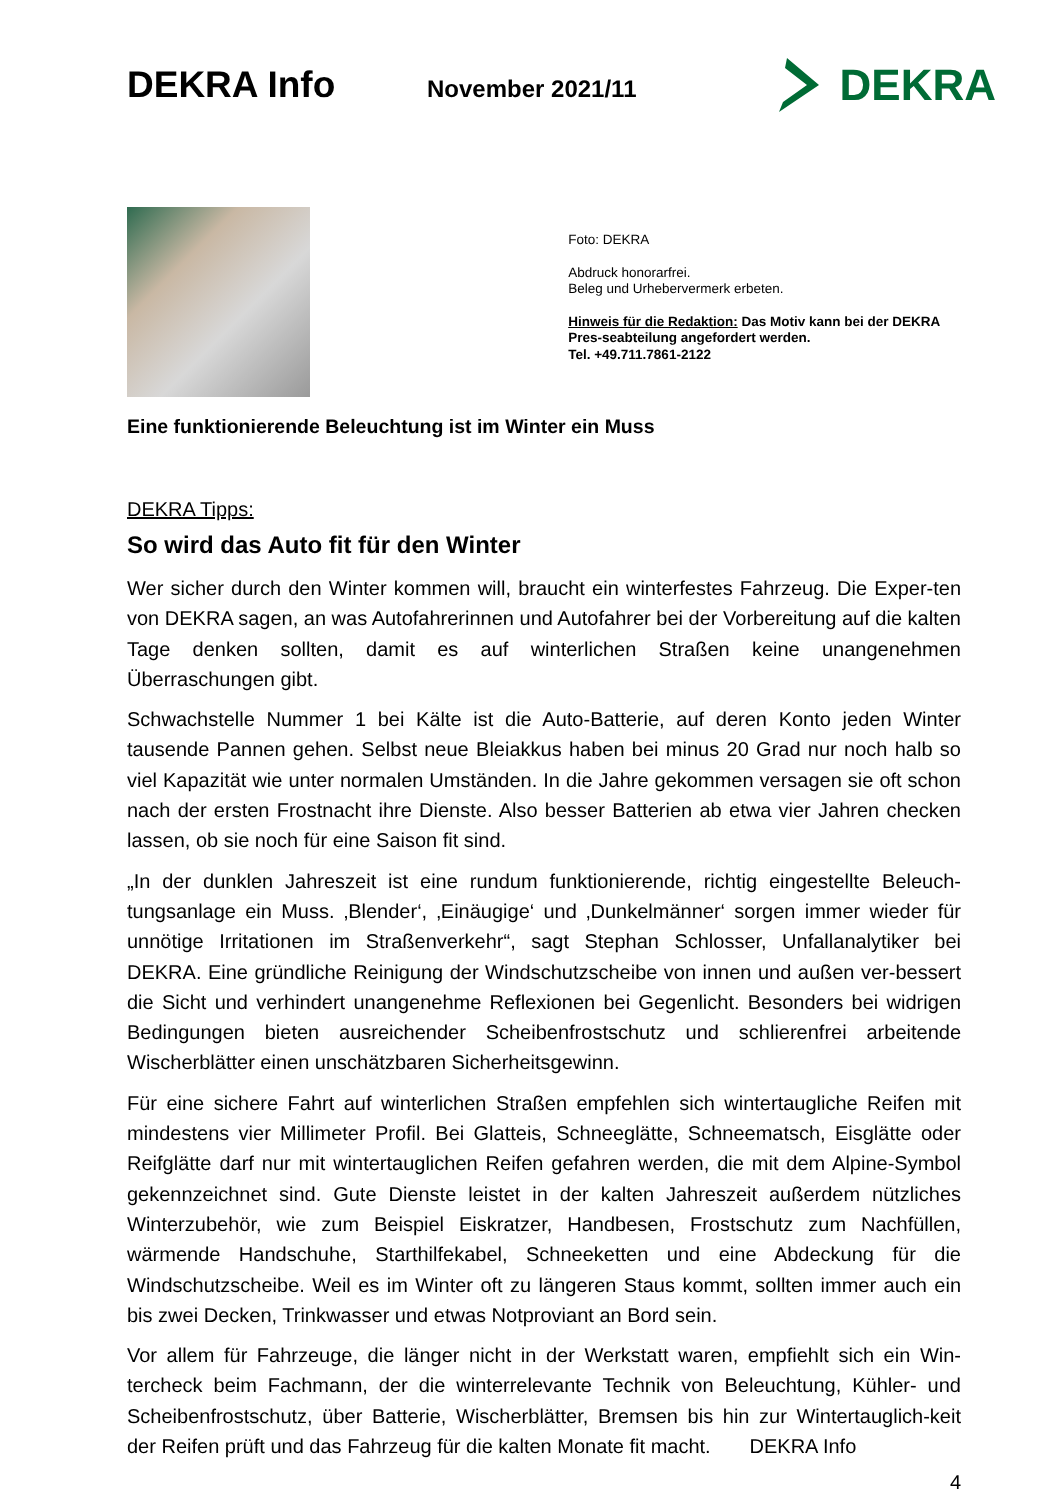DEKRA Info
November 2021/11
DEKRA
Foto: DEKRA
Abdruck honorarfrei.
Beleg und Urhebervermerk erbeten.
Hinweis für die Redaktion: Das Motiv kann bei der DEKRA Pres-seabteilung angefordert werden.
Tel. +49.711.7861-2122
Eine funktionierende Beleuchtung ist im Winter ein Muss
DEKRA Tipps:
So wird das Auto fit für den Winter
Wer sicher durch den Winter kommen will, braucht ein winterfestes Fahrzeug. Die Exper-ten von DEKRA sagen, an was Autofahrerinnen und Autofahrer bei der Vorbereitung auf die kalten Tage denken sollten, damit es auf winterlichen Straßen keine unangenehmen Überraschungen gibt.
Schwachstelle Nummer 1 bei Kälte ist die Auto-Batterie, auf deren Konto jeden Winter tausende Pannen gehen. Selbst neue Bleiakkus haben bei minus 20 Grad nur noch halb so viel Kapazität wie unter normalen Umständen. In die Jahre gekommen versagen sie oft schon nach der ersten Frostnacht ihre Dienste. Also besser Batterien ab etwa vier Jahren checken lassen, ob sie noch für eine Saison fit sind.
„In der dunklen Jahreszeit ist eine rundum funktionierende, richtig eingestellte Beleuch-tungsanlage ein Muss. ‚Blender‘, ‚Einäugige‘ und ‚Dunkelmänner‘ sorgen immer wieder für unnötige Irritationen im Straßenverkehr“, sagt Stephan Schlosser, Unfallanalytiker bei DEKRA. Eine gründliche Reinigung der Windschutzscheibe von innen und außen ver-bessert die Sicht und verhindert unangenehme Reflexionen bei Gegenlicht. Besonders bei widrigen Bedingungen bieten ausreichender Scheibenfrostschutz und schlierenfrei arbeitende Wischerblätter einen unschätzbaren Sicherheitsgewinn.
Für eine sichere Fahrt auf winterlichen Straßen empfehlen sich wintertaugliche Reifen mit mindestens vier Millimeter Profil. Bei Glatteis, Schneeglätte, Schneematsch, Eisglätte oder Reifglätte darf nur mit wintertauglichen Reifen gefahren werden, die mit dem Alpine-Symbol gekennzeichnet sind. Gute Dienste leistet in der kalten Jahreszeit außerdem nützliches Winterzubehör, wie zum Beispiel Eiskratzer, Handbesen, Frostschutz zum Nachfüllen, wärmende Handschuhe, Starthilfekabel, Schneeketten und eine Abdeckung für die Windschutzscheibe. Weil es im Winter oft zu längeren Staus kommt, sollten immer auch ein bis zwei Decken, Trinkwasser und etwas Notproviant an Bord sein.
Vor allem für Fahrzeuge, die länger nicht in der Werkstatt waren, empfiehlt sich ein Win-tercheck beim Fachmann, der die winterrelevante Technik von Beleuchtung, Kühler- und Scheibenfrostschutz, über Batterie, Wischerblätter, Bremsen bis hin zur Wintertauglich-keit der Reifen prüft und das Fahrzeug für die kalten Monate fit macht. DEKRA Info
4